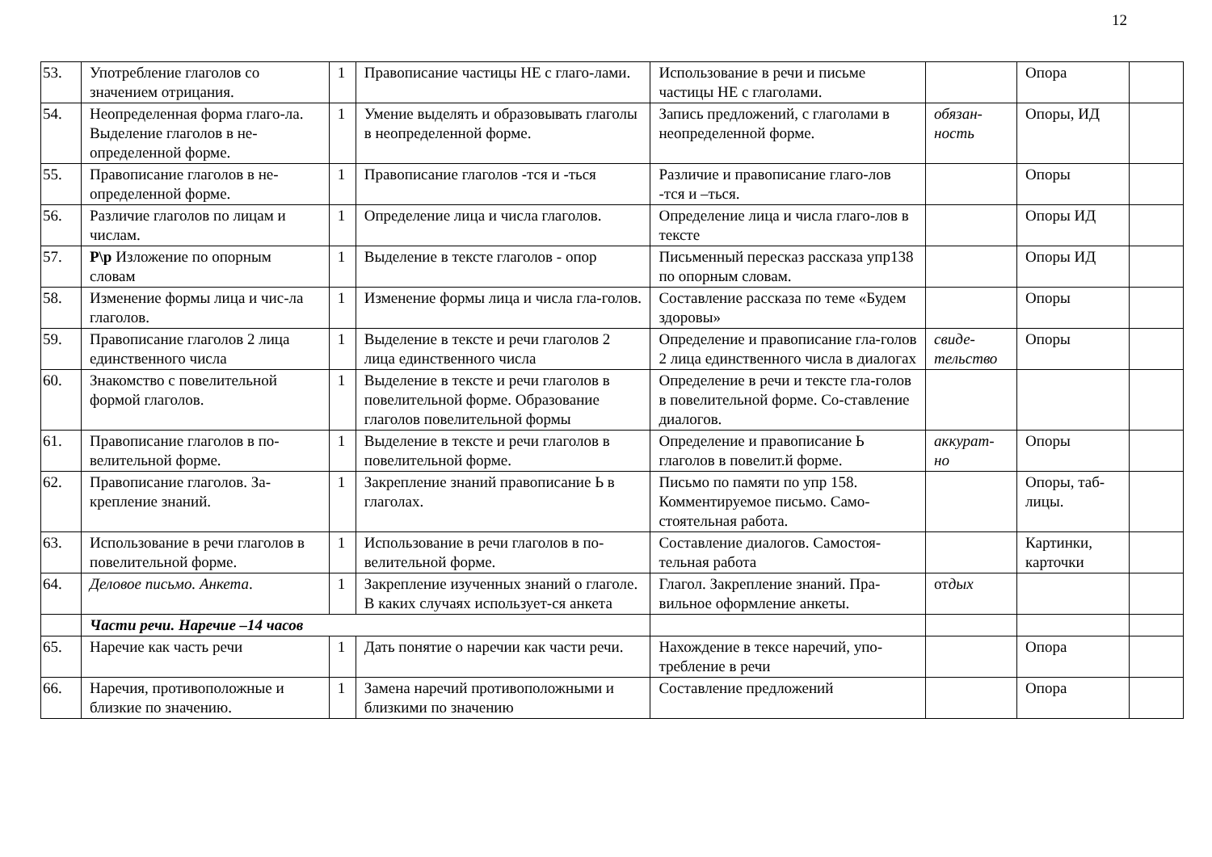12
| 53. | Употребление глаголов со значением отрицания. | 1 | Правописание частицы НЕ с глаго-лами. | Использование в речи и письме частицы НЕ с глаголами. | | Опора | |
| 54. | Неопределенная форма глаго-ла. Выделение глаголов в не-определенной форме. | 1 | Умение выделять и образовывать глаголы в неопределенной форме. | Запись предложений, с глаголами в неопределенной форме. | обязан-ность | Опоры, ИД | |
| 55. | Правописание глаголов в не-определенной форме. | 1 | Правописание глаголов -тся и -ться | Различие и правописание глаго-лов -тся и –ться. | | Опоры | |
| 56. | Различие глаголов по лицам и числам. | 1 | Определение лица и числа глаголов. | Определение лица и числа глаго-лов в тексте | | Опоры ИД | |
| 57. | Р\р Изложение по опорным словам | 1 | Выделение в тексте глаголов - опор | Письменный пересказ рассказа упр138 по опорным словам. | | Опоры ИД | |
| 58. | Изменение формы лица и чис-ла глаголов. | 1 | Изменение формы лица и числа гла-голов. | Составление рассказа по теме «Будем здоровы» | | Опоры | |
| 59. | Правописание глаголов 2 лица единственного числа | 1 | Выделение в тексте и речи глаголов 2 лица единственного числа | Определение и правописание гла-голов 2 лица единственного числа в диалогах | свиде-тельство | Опоры | |
| 60. | Знакомство с повелительной формой глаголов. | 1 | Выделение в тексте и речи глаголов в повелительной форме. Образование глаголов повелительной формы | Определение в речи и тексте гла-голов в повелительной форме. Со-ставление диалогов. | | | |
| 61. | Правописание глаголов в по-велительной форме. | 1 | Выделение в тексте и речи глаголов в повелительной форме. | Определение и правописание Ь глаголов в повелит.й форме. | аккурат-но | Опоры | |
| 62. | Правописание глаголов. За-крепление знаний. | 1 | Закрепление знаний правописание Ь в глаголах. | Письмо по памяти по упр 158. Комментируемое письмо. Само-стоятельная работа. | | Опоры, таб-лицы. | |
| 63. | Использование в речи глаголов в повелительной форме. | 1 | Использование в речи глаголов в по-велительной форме. | Составление диалогов. Самостоя-тельная работа | | Картинки, карточки | |
| 64. | Деловое письмо. Анкета . | 1 | Закрепление изученных знаний о глаголе. В каких случаях использует-ся анкета | Глагол. Закрепление знаний. Пра-вильное оформление анкеты. | от дых | | |
| | Части речи. Наречие –14 часов | | | | | | |
| 65. | Наречие как часть речи | 1 | Дать понятие о наречии как части речи. | Нахождение в тексе наречий, упо-требление в речи | | Опора | |
| 66. | Наречия, противоположные и близкие по значению. | 1 | Замена наречий противоположными и близкими по значению | Составление предложений | | Опора | |